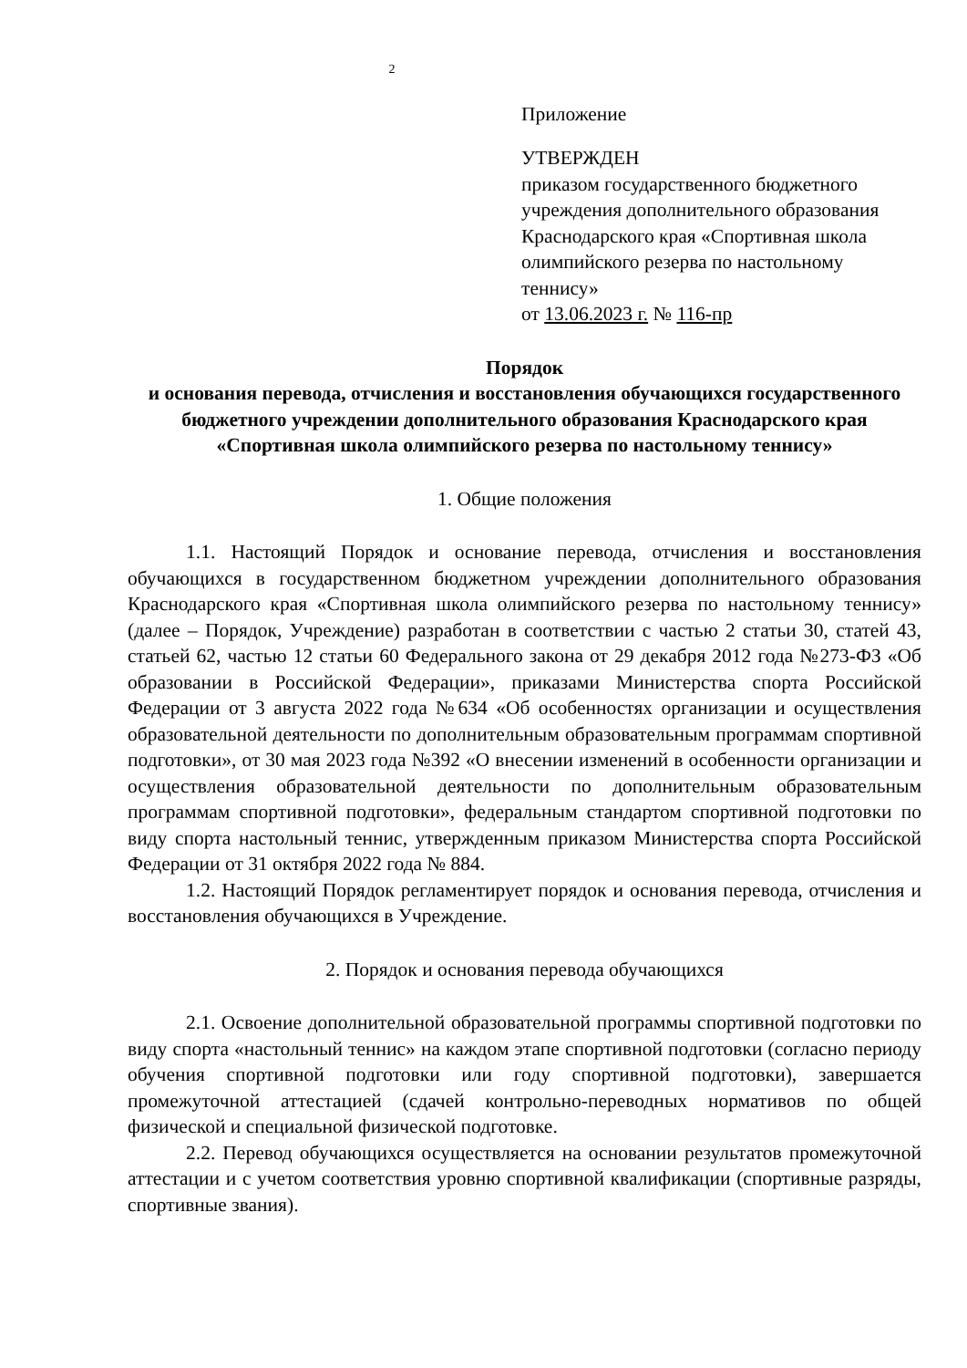2
Приложение
УТВЕРЖДЕН
приказом государственного бюджетного учреждения дополнительного образования Краснодарского края «Спортивная школа олимпийского резерва по настольному теннису»
от 13.06.2023 г. № 116-пр
Порядок
и основания перевода, отчисления и восстановления обучающихся государственного бюджетного учреждении дополнительного образования Краснодарского края «Спортивная школа олимпийского резерва по настольному теннису»
1. Общие положения
1.1. Настоящий Порядок и основание перевода, отчисления и восстановления обучающихся в государственном бюджетном учреждении дополнительного образования Краснодарского края «Спортивная школа олимпийского резерва по настольному теннису» (далее – Порядок, Учреждение) разработан в соответствии с частью 2 статьи 30, статей 43, статьей 62, частью 12 статьи 60 Федерального закона от 29 декабря 2012 года №273-ФЗ «Об образовании в Российской Федерации», приказами Министерства спорта Российской Федерации от 3 августа 2022 года №634 «Об особенностях организации и осуществления образовательной деятельности по дополнительным образовательным программам спортивной подготовки», от 30 мая 2023 года №392 «О внесении изменений в особенности организации и осуществления образовательной деятельности по дополнительным образовательным программам спортивной подготовки», федеральным стандартом спортивной подготовки по виду спорта настольный теннис, утвержденным приказом Министерства спорта Российской Федерации от 31 октября 2022 года № 884.
1.2. Настоящий Порядок регламентирует порядок и основания перевода, отчисления и восстановления обучающихся в Учреждение.
2. Порядок и основания перевода обучающихся
2.1. Освоение дополнительной образовательной программы спортивной подготовки по виду спорта «настольный теннис» на каждом этапе спортивной подготовки (согласно периоду обучения спортивной подготовки или году спортивной подготовки), завершается промежуточной аттестацией (сдачей контрольно-переводных нормативов по общей физической и специальной физической подготовке.
2.2. Перевод обучающихся осуществляется на основании результатов промежуточной аттестации и с учетом соответствия уровню спортивной квалификации (спортивные разряды, спортивные звания).